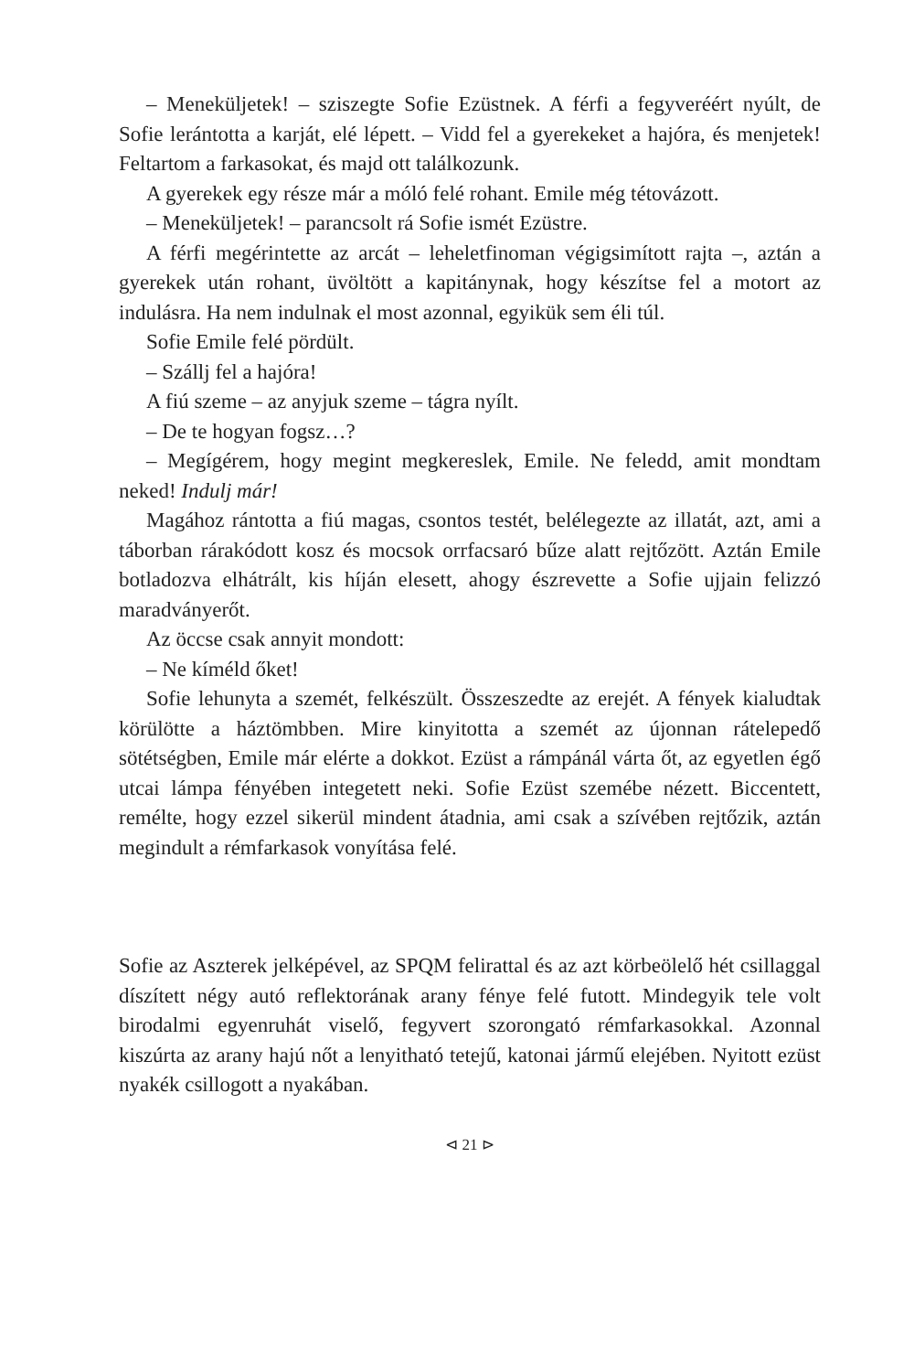– Meneküljetek! – sziszegte Sofie Ezüstnek. A férfi a fegyveréért nyúlt, de Sofie lerántotta a karját, elé lépett. – Vidd fel a gyerekeket a hajóra, és menjetek! Feltartom a farkasokat, és majd ott találkozunk.
A gyerekek egy része már a móló felé rohant. Emile még tétovázott.
– Meneküljetek! – parancsolt rá Sofie ismét Ezüstre.
A férfi megérintette az arcát – leheletfinoman végigsimított rajta –, aztán a gyerekek után rohant, üvöltött a kapitánynak, hogy készítse fel a motort az indulásra. Ha nem indulnak el most azonnal, egyikük sem éli túl.
Sofie Emile felé pördült.
– Szállj fel a hajóra!
A fiú szeme – az anyjuk szeme – tágra nyílt.
– De te hogyan fogsz…?
– Megígérem, hogy megint megkereslek, Emile. Ne feledd, amit mondtam neked! Indulj már!
Magához rántotta a fiú magas, csontos testét, belélegezte az illatát, azt, ami a táborban rárakódott kosz és mocsok orrfacsaró bűze alatt rejtőzött. Aztán Emile botladozva elhátrált, kis híján elesett, ahogy észrevette a Sofie ujjain felizzó maradványerőt.
Az öccse csak annyit mondott:
– Ne kíméld őket!
Sofie lehunyta a szemét, felkészült. Összeszedte az erejét. A fények kialudtak körülötte a háztömbben. Mire kinyitotta a szemét az újonnan rátelepedő sötétségben, Emile már elérte a dokkot. Ezüst a rámpánál várta őt, az egyetlen égő utcai lámpa fényében integetett neki. Sofie Ezüst szemébe nézett. Biccentett, remélte, hogy ezzel sikerül mindent átadnia, ami csak a szívében rejtőzik, aztán megindult a rémfarkasok vonyítása felé.
Sofie az Aszterek jelképével, az SPQM felirattal és az azt körbeölelő hét csillaggal díszített négy autó reflektorának arany fénye felé futott. Mindegyik tele volt birodalmi egyenruhát viselő, fegyvert szorongató rémfarkasokkal. Azonnal kiszúrta az arany hajú nőt a lenyitható tetejű, katonai jármű elejében. Nyitott ezüst nyakék csillogott a nyakában.
⊲ 21 ⊳